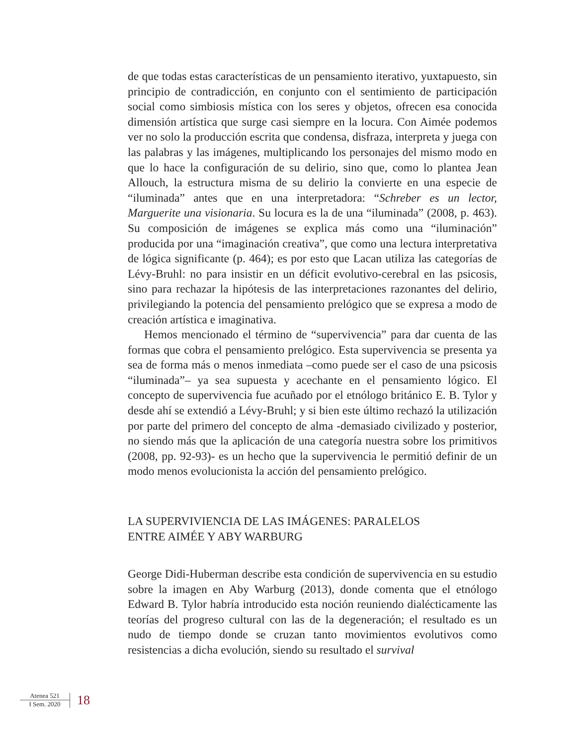de que todas estas características de un pensamiento iterativo, yuxtapuesto, sin principio de contradicción, en conjunto con el sentimiento de participación social como simbiosis mística con los seres y objetos, ofrecen esa conocida dimensión artística que surge casi siempre en la locura. Con Aimée podemos ver no solo la producción escrita que condensa, disfraza, interpreta y juega con las palabras y las imágenes, multiplicando los personajes del mismo modo en que lo hace la configuración de su delirio, sino que, como lo plantea Jean Allouch, la estructura misma de su delirio la convierte en una especie de “iluminada” antes que en una interpretadora: “Schreber es un lector, Marguerite una visionaria. Su locura es la de una “iluminada” (2008, p. 463). Su composición de imágenes se explica más como una “iluminación” producida por una “imaginación creativa”, que como una lectura interpretativa de lógica significante (p. 464); es por esto que Lacan utiliza las categorías de Lévy-Bruhl: no para insistir en un déficit evolutivo-cerebral en las psicosis, sino para rechazar la hipótesis de las interpretaciones razonantes del delirio, privilegiando la potencia del pensamiento prelógico que se expresa a modo de creación artística e imaginativa.
Hemos mencionado el término de “supervivencia” para dar cuenta de las formas que cobra el pensamiento prelógico. Esta supervivencia se presenta ya sea de forma más o menos inmediata –como puede ser el caso de una psicosis “iluminada”– ya sea supuesta y acechante en el pensamiento lógico. El concepto de supervivencia fue acuñado por el etnólogo británico E. B. Tylor y desde ahí se extendió a Lévy-Bruhl; y si bien este último rechazó la utilización por parte del primero del concepto de alma -demasiado civilizado y posterior, no siendo más que la aplicación de una categoría nuestra sobre los primitivos (2008, pp. 92-93)- es un hecho que la supervivencia le permitió definir de un modo menos evolucionista la acción del pensamiento prelógico.
LA SUPERVIVIENCIA DE LAS IMÁGENES: PARALELOS
ENTRE AIMÉE Y ABY WARBURG
George Didi-Huberman describe esta condición de supervivencia en su estudio sobre la imagen en Aby Warburg (2013), donde comenta que el etnólogo Edward B. Tylor habría introducido esta noción reuniendo dialécticamente las teorías del progreso cultural con las de la degeneración; el resultado es un nudo de tiempo donde se cruzan tanto movimientos evolutivos como resistencias a dicha evolución, siendo su resultado el survival
Atenea 521
I Sem. 2020
18